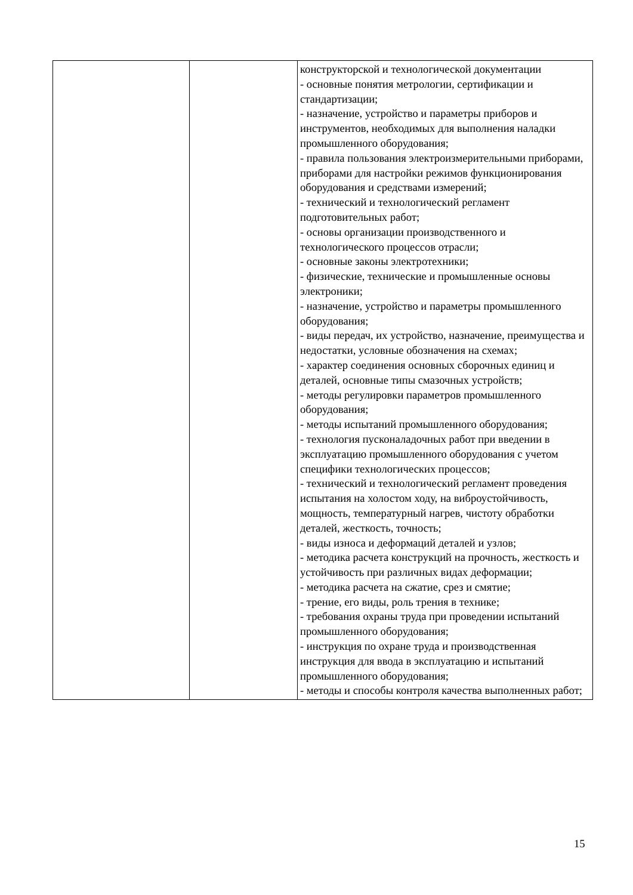| | | конструкторской и технологической документации - основные понятия метрологии, сертификации и стандартизации; - назначение, устройство и параметры приборов и инструментов, необходимых для выполнения наладки промышленного оборудования; - правила пользования электроизмерительными приборами, приборами для настройки режимов функционирования оборудования и средствами измерений; - технический и технологический регламент подготовительных работ; - основы организации производственного и технологического процессов отрасли; - основные законы электротехники; - физические, технические и промышленные основы электроники; - назначение, устройство и параметры промышленного оборудования; - виды передач, их устройство, назначение, преимущества и недостатки, условные обозначения на схемах; - характер соединения основных сборочных единиц и деталей, основные типы смазочных устройств; - методы регулировки параметров промышленного оборудования; - методы испытаний промышленного оборудования; - технология пусконаладочных работ при введении в эксплуатацию промышленного оборудования с учетом специфики технологических процессов; - технический и технологический регламент проведения испытания на холостом ходу, на виброустойчивость, мощность, температурный нагрев, чистоту обработки деталей, жесткость, точность; - виды износа и деформаций деталей и узлов; - методика расчета конструкций на прочность, жесткость и устойчивость при различных видах деформации; - методика расчета на сжатие, срез и смятие; - трение, его виды, роль трения в технике; - требования охраны труда при проведении испытаний промышленного оборудования; - инструкция по охране труда и производственная инструкция для ввода в эксплуатацию и испытаний промышленного оборудования; - методы и способы контроля качества выполненных работ; |
15